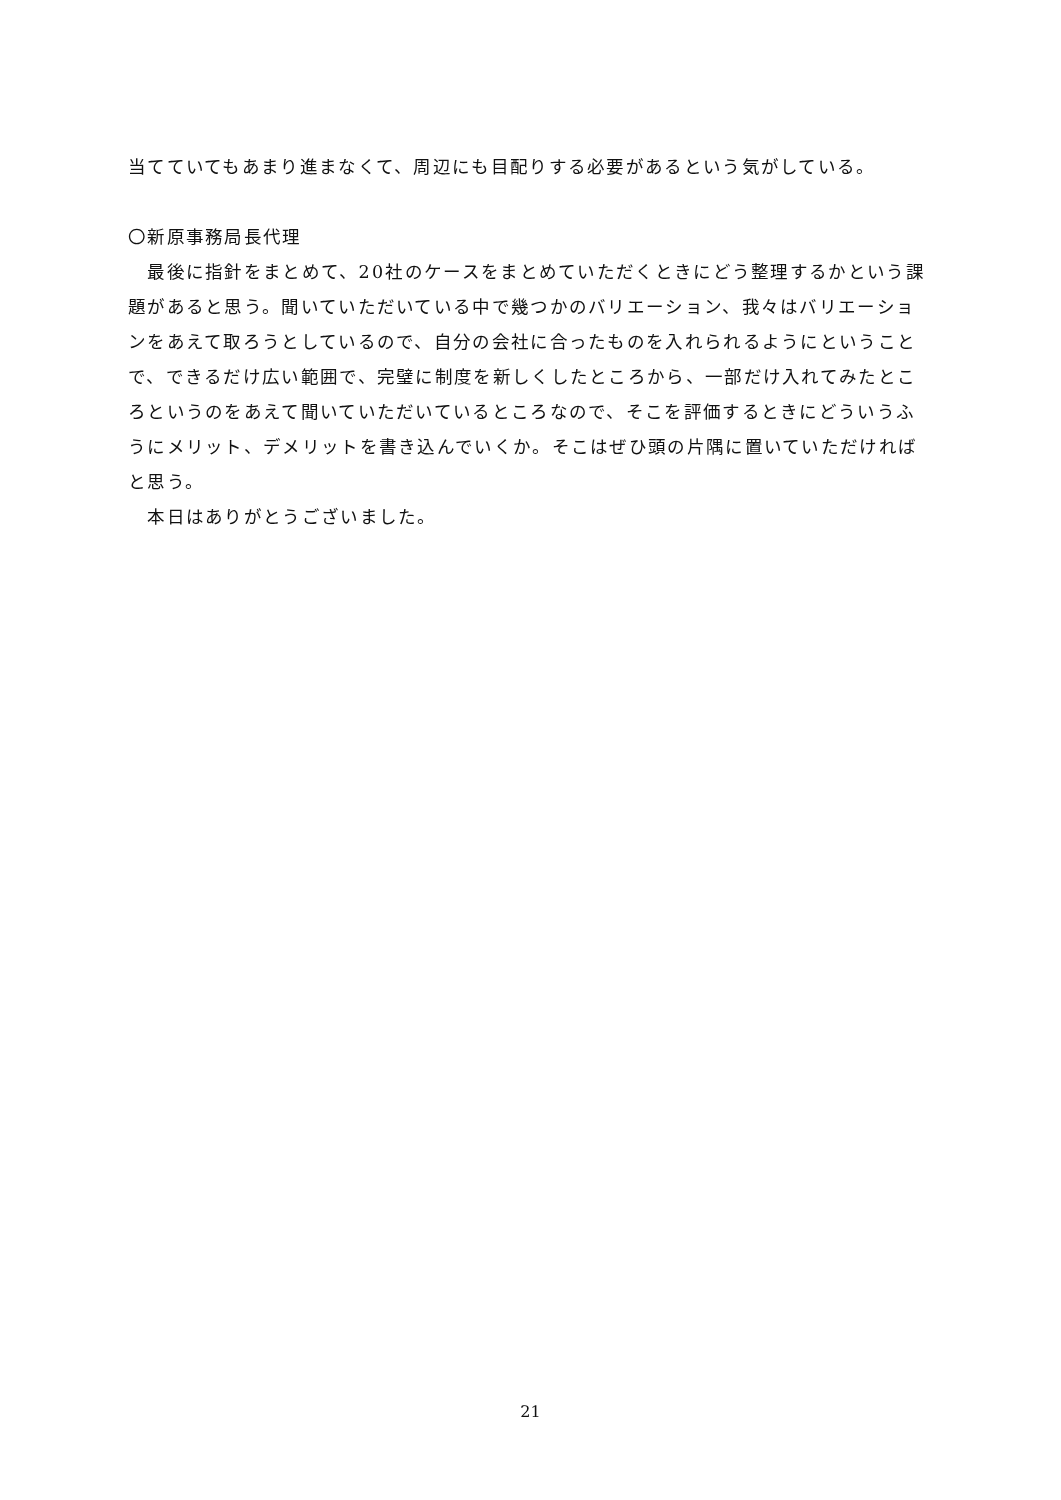当てていてもあまり進まなくて、周辺にも目配りする必要があるという気がしている。
〇新原事務局長代理
　最後に指針をまとめて、20社のケースをまとめていただくときにどう整理するかという課題があると思う。聞いていただいている中で幾つかのバリエーション、我々はバリエーションをあえて取ろうとしているので、自分の会社に合ったものを入れられるようにということで、できるだけ広い範囲で、完璧に制度を新しくしたところから、一部だけ入れてみたところというのをあえて聞いていただいているところなので、そこを評価するときにどういうふうにメリット、デメリットを書き込んでいくか。そこはぜひ頭の片隅に置いていただければと思う。
　本日はありがとうございました。
21